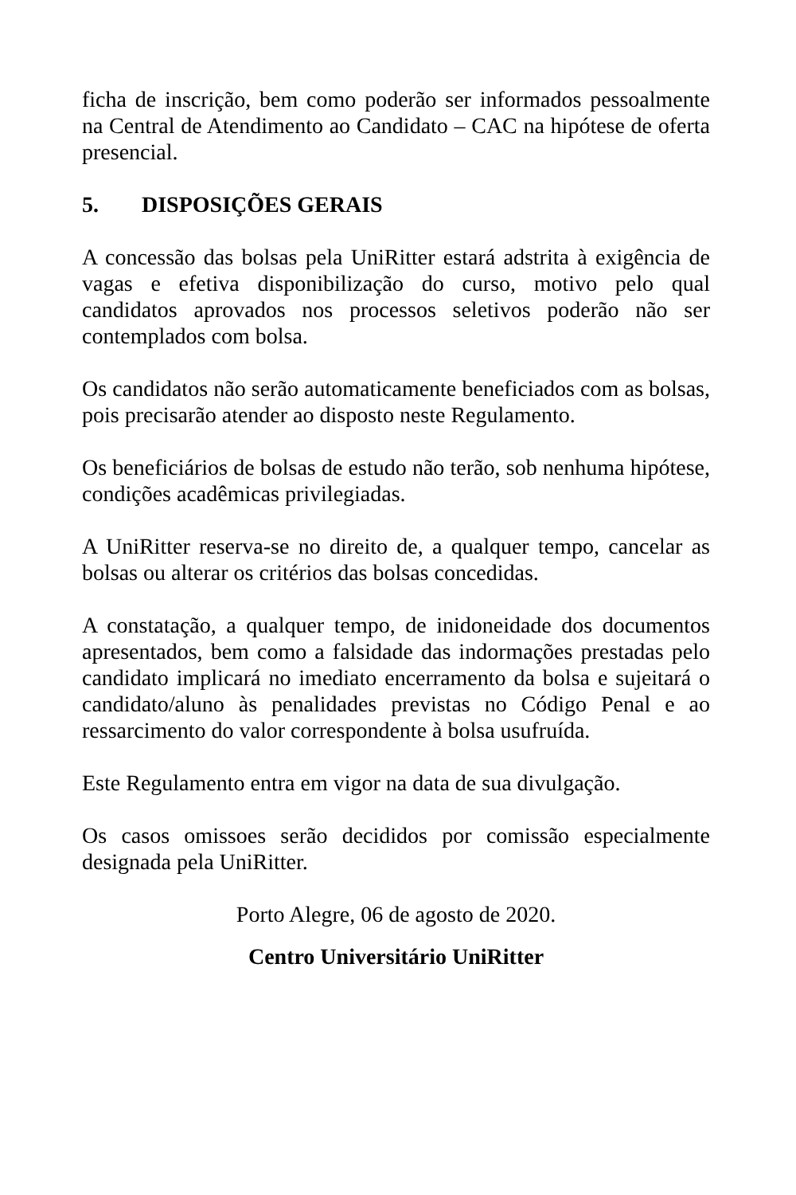ficha de inscrição, bem como poderão ser informados pessoalmente na Central de Atendimento ao Candidato – CAC na hipótese de oferta presencial.
5. DISPOSIÇÕES GERAIS
A concessão das bolsas pela UniRitter estará adstrita à exigência de vagas e efetiva disponibilização do curso, motivo pelo qual candidatos aprovados nos processos seletivos poderão não ser contemplados com bolsa.
Os candidatos não serão automaticamente beneficiados com as bolsas, pois precisarão atender ao disposto neste Regulamento.
Os beneficiários de bolsas de estudo não terão, sob nenhuma hipótese, condições acadêmicas privilegiadas.
A UniRitter reserva-se no direito de, a qualquer tempo, cancelar as bolsas ou alterar os critérios das bolsas concedidas.
A constatação, a qualquer tempo, de inidoneidade dos documentos apresentados, bem como a falsidade das indormações prestadas pelo candidato implicará no imediato encerramento da bolsa e sujeitará o candidato/aluno às penalidades previstas no Código Penal e ao ressarcimento do valor correspondente à bolsa usufruída.
Este Regulamento entra em vigor na data de sua divulgação.
Os casos omissoes serão decididos por comissão especialmente designada pela UniRitter.
Porto Alegre, 06 de agosto de 2020.
Centro Universitário UniRitter